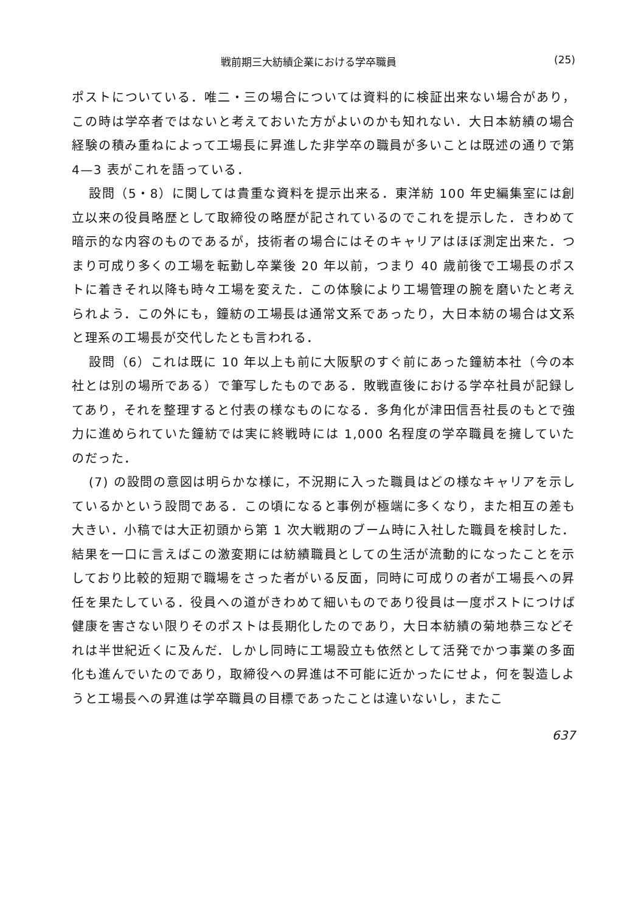戦前期三大紡績企業における学卒職員 (25)
ポストについている．唯二・三の場合については資料的に検証出来ない場合があり，この時は学卒者ではないと考えておいた方がよいのかも知れない．大日本紡績の場合経験の積み重ねによって工場長に昇進した非学卒の職員が多いことは既述の通りで第 4—3 表がこれを語っている．
設問（5・8）に関しては貴重な資料を提示出来る．東洋紡 100 年史編集室には創立以来の役員略歴として取締役の略歴が記されているのでこれを提示した．きわめて暗示的な内容のものであるが，技術者の場合にはそのキャリアはほぼ測定出来た．つまり可成り多くの工場を転勤し卒業後 20 年以前，つまり 40 歳前後で工場長のポストに着きそれ以降も時々工場を変えた．この体験により工場管理の腕を磨いたと考えられよう．この外にも，鐘紡の工場長は通常文系であったり，大日本紡の場合は文系と理系の工場長が交代したとも言われる．
設問（6）これは既に 10 年以上も前に大阪駅のすぐ前にあった鐘紡本社（今の本社とは別の場所である）で筆写したものである．敗戦直後における学卒社員が記録してあり，それを整理すると付表の様なものになる．多角化が津田信吾社長のもとで強力に進められていた鐘紡では実に終戦時には 1,000 名程度の学卒職員を擁していたのだった．
(7) の設問の意図は明らかな様に，不況期に入った職員はどの様なキャリアを示しているかという設問である．この頃になると事例が極端に多くなり，また相互の差も大きい．小稿では大正初頭から第 1 次大戦期のブーム時に入社した職員を検討した．結果を一口に言えばこの激変期には紡績職員としての生活が流動的になったことを示しており比較的短期で職場をさった者がいる反面，同時に可成りの者が工場長への昇任を果たしている．役員への道がきわめて細いものであり役員は一度ポストにつけば健康を害さない限りそのポストは長期化したのであり，大日本紡績の菊地恭三などそれは半世紀近くに及んだ．しかし同時に工場設立も依然として活発でかつ事業の多面化も進んでいたのであり，取締役への昇進は不可能に近かったにせよ，何を製造しようと工場長への昇進は学卒職員の目標であったことは違いないし，またこ
637